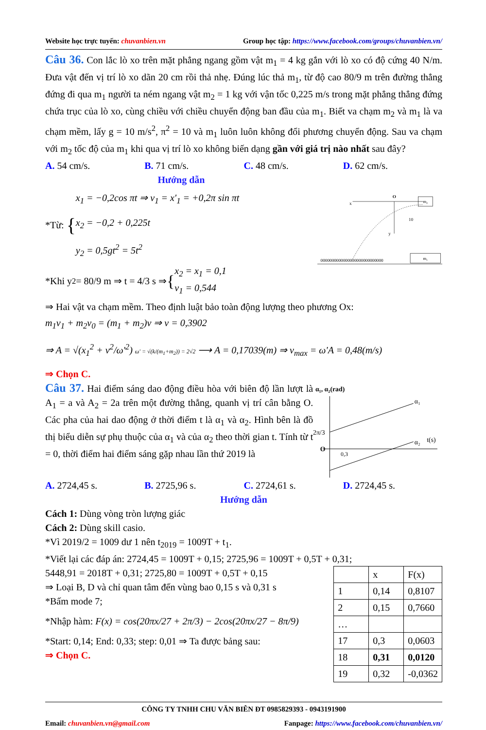Website học trực tuyến: chuvanbien.vn Group học tập: https://www.facebook.com/groups/chuvanbien.vn/
Câu 36. Con lắc lò xo trên mặt phẳng ngang gồm vật m<sub>1</sub> = 4 kg gắn với lò xo có độ cứng 40 N/m. Đưa vật đến vị trí lò xo dãn 20 cm rồi thả nhẹ. Đúng lúc thả m<sub>1</sub>, từ độ cao 80/9 m trên đường thẳng đứng đi qua m<sub>1</sub> người ta ném ngang vật m<sub>2</sub> = 1 kg với vận tốc 0,225 m/s trong mặt phẳng thẳng đứng chứa trục của lò xo, cùng chiều với chiều chuyển động ban đầu của m<sub>1</sub>. Biết va chạm m<sub>2</sub> và m<sub>1</sub> là va chạm mềm, lấy g = 10 m/s<sup>2</sup>, π<sup>2</sup> = 10 và m<sub>1</sub> luôn luôn không đổi phương chuyển động. Sau va chạm với m<sub>2</sub> tốc độ của m<sub>1</sub> khi qua vị trí lò xo không biến dạng gần với giá trị nào nhất sau đây?
A. 54 cm/s. B. 71 cm/s. C. 48 cm/s. D. 62 cm/s.
Hướng dẫn
*Từ: {
x<sub>1</sub> = −0,2cos πt ⇒ v<sub>1</sub> = x'<sub>1</sub> = +0,2π sin πt
x<sub>2</sub> = −0,2 + 0,225t
y<sub>2</sub> = 0,5gt<sup>2</sup> = 5t<sup>2</sup>
*Khi y<sub>2</sub> = 80/9 m ⇒ t = 4/3 s ⇒ { x<sub>2</sub> = x<sub>1</sub> = 0,1
v<sub>1</sub> = 0,544
O
x
y
m₂
10
0000000000000000000000000000
m₁
⇒ Hai vật va chạm mềm. Theo định luật bảo toàn động lượng theo phương Ox:
m<sub>1</sub>v<sub>1</sub> + m<sub>2</sub>v<sub>0</sub> = (m<sub>1</sub> + m<sub>2</sub>)v ⇒ v = 0,3902
⇒ A = √(x<sub>1</sub><sup>2</sup> + v<sup>2</sup>/ω'<sup>2</sup>) ω' = √(k/(m<sub>1</sub>+m<sub>2</sub>)) = 2√2 ⟶ A = 0,17039(m) ⇒ v<sub>max</sub> = ω'A = 0,48(m/s)
⇒ Chọn C.
Câu 37. Hai điểm sáng dao động điều hòa với biên độ lần lượt là A<sub>1</sub> = a và A<sub>2</sub> = 2a trên một đường thẳng, quanh vị trí cân bằng O. Các pha của hai dao động ở thời điểm t là α<sub>1</sub> và α<sub>2</sub>. Hình bên là đồ thị biểu diễn sự phụ thuộc của α<sub>1</sub> và của α<sub>2</sub> theo thời gian t. Tính từ t = 0, thời điểm hai điểm sáng gặp nhau lần thứ 2019 là
α₁, α₂(rad)
2π/3
O
0,3
α₁
α₂
t(s)
A. 2724,45 s. B. 2725,96 s. C. 2724,61 s. D. 2724,45 s.
Hướng dẫn
Cách 1: Dùng vòng tròn lượng giác
Cách 2: Dùng skill casio.
*Vì 2019/2 = 1009 dư 1 nên t<sub>2019</sub> = 1009T + t<sub>1</sub>.
*Viết lại các đáp án: 2724,45 = 1009T + 0,15; 2725,96 = 1009T + 0,5T + 0,31;
5448,91 = 2018T + 0,31; 2725,80 = 1009T + 0,5T + 0,15
⇒ Loại B, D và chỉ quan tâm đến vùng bao 0,15 s và 0,31 s
*Bấm mode 7;
*Nhập hàm: F(x) = cos(20πx/27 + 2π/3) − 2cos(20πx/27 − 8π/9)
*Start: 0,14; End: 0,33; step: 0,01 ⇒ Ta được bảng sau:
⇒ Chọn C.
| | x | F(x) |
| 1 | 0,14 | 0,8107 |
| 2 | 0,15 | 0,7660 |
| … | | |
| 17 | 0,3 | 0,0603 |
| 18 | 0,31 | 0,0120 |
| 19 | 0,32 | -0,0362 |
CÔNG TY TNHH CHU VĂN BIÊN ĐT 0985829393 - 0943191900
Email: chuvanbien.vn@gmail.com Fanpage: https://www.facebook.com/chuvanbien.vn/